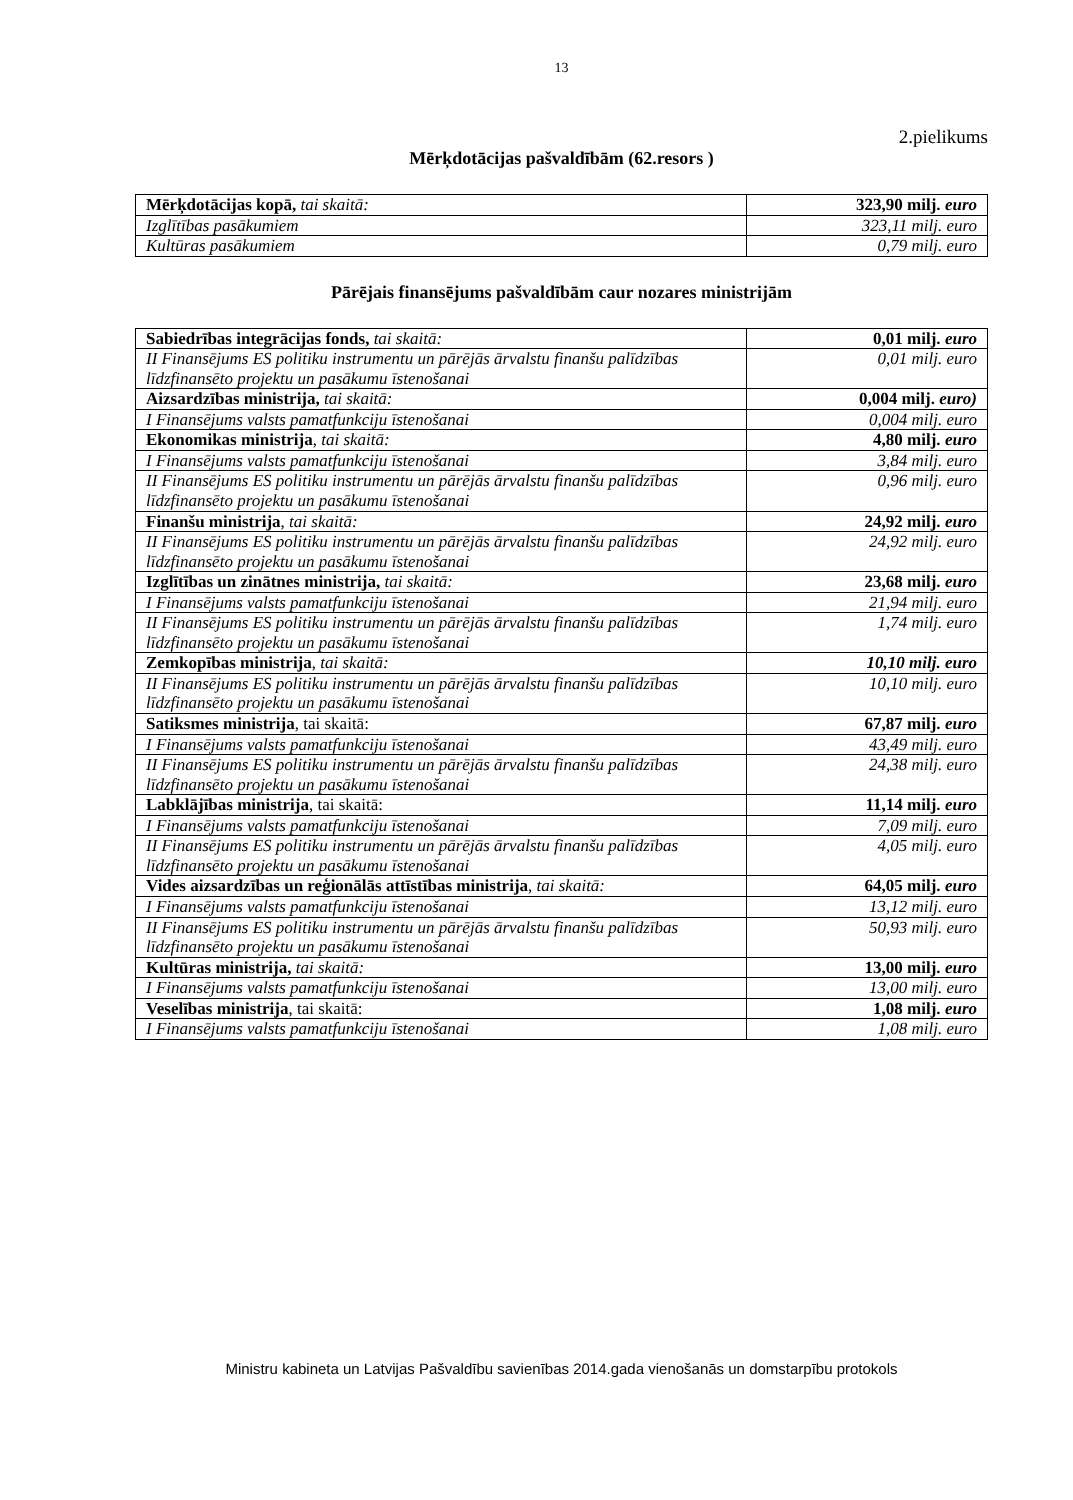13
2.pielikums
Mērķdotācijas pašvaldībām (62.resors )
| Mērķdotācijas kopā, tai skaitā: | 323,90 milj. euro |
| Izglītības pasākumiem | 323,11 milj. euro |
| Kultūras pasākumiem | 0,79 milj. euro |
Pārējais finansējums pašvaldībām caur nozares ministrijām
| Sabiedrības integrācijas fonds, tai skaitā: | 0,01 milj. euro |
| II Finansējums ES politiku instrumentu un pārējās ārvalstu finanšu palīdzības līdzfinansēto projektu un pasākumu īstenošanai | 0,01 milj. euro |
| Aizsardzības ministrija, tai skaitā: | 0,004 milj. euro) |
| I Finansējums valsts pamatfunkciju īstenošanai | 0,004 milj. euro |
| Ekonomikas ministrija , tai skaitā: | 4,80 milj. euro |
| I Finansējums valsts pamatfunkciju īstenošanai | 3,84 milj. euro |
| II Finansējums ES politiku instrumentu un pārējās ārvalstu finanšu palīdzības līdzfinansēto projektu un pasākumu īstenošanai | 0,96 milj. euro |
| Finanšu ministrija , tai skaitā: | 24,92 milj. euro |
| II Finansējums ES politiku instrumentu un pārējās ārvalstu finanšu palīdzības līdzfinansēto projektu un pasākumu īstenošanai | 24,92 milj. euro |
| Izglītības un zinātnes ministrija, tai skaitā: | 23,68 milj. euro |
| I Finansējums valsts pamatfunkciju īstenošanai | 21,94 milj. euro |
| II Finansējums ES politiku instrumentu un pārējās ārvalstu finanšu palīdzības līdzfinansēto projektu un pasākumu īstenošanai | 1,74 milj. euro |
| Zemkopības ministrija , tai skaitā: | 10,10 milj. euro |
| II Finansējums ES politiku instrumentu un pārējās ārvalstu finanšu palīdzības līdzfinansēto projektu un pasākumu īstenošanai | 10,10 milj. euro |
| Satiksmes ministrija , tai skaitā: | 67,87 milj. euro |
| I Finansējums valsts pamatfunkciju īstenošanai | 43,49 milj. euro |
| II Finansējums ES politiku instrumentu un pārējās ārvalstu finanšu palīdzības līdzfinansēto projektu un pasākumu īstenošanai | 24,38 milj. euro |
| Labklājības ministrija , tai skaitā: | 11,14 milj. euro |
| I Finansējums valsts pamatfunkciju īstenošanai | 7,09 milj. euro |
| II Finansējums ES politiku instrumentu un pārējās ārvalstu finanšu palīdzības līdzfinansēto projektu un pasākumu īstenošanai | 4,05 milj. euro |
| Vides aizsardzības un reģionālās attīstības ministrija , tai skaitā: | 64,05 milj. euro |
| I Finansējums valsts pamatfunkciju īstenošanai | 13,12 milj. euro |
| II Finansējums ES politiku instrumentu un pārējās ārvalstu finanšu palīdzības līdzfinansēto projektu un pasākumu īstenošanai | 50,93 milj. euro |
| Kultūras ministrija, tai skaitā: | 13,00 milj. euro |
| I Finansējums valsts pamatfunkciju īstenošanai | 13,00 milj. euro |
| Veselības ministrija , tai skaitā: | 1,08 milj. euro |
| I Finansējums valsts pamatfunkciju īstenošanai | 1,08 milj. euro |
Ministru kabineta un Latvijas Pašvaldību savienības 2014.gada vienošanās un domstarpību protokols